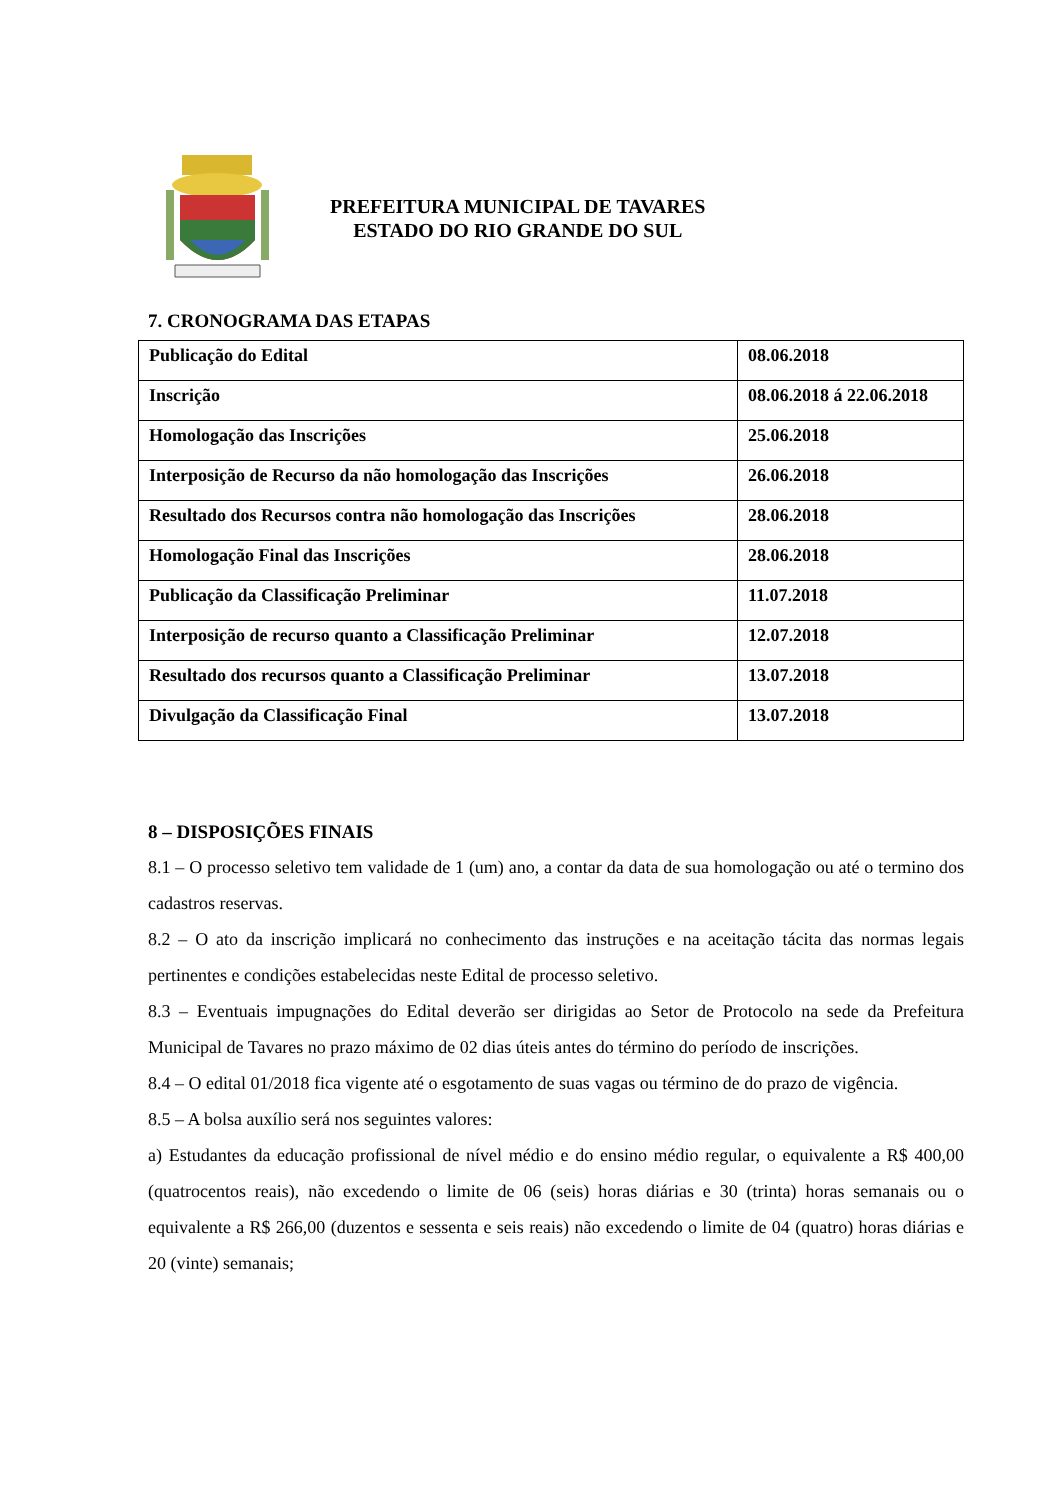PREFEITURA MUNICIPAL DE TAVARES
ESTADO DO RIO GRANDE DO SUL
7. CRONOGRAMA DAS ETAPAS
| Publicação do Edital | 08.06.2018 |
| Inscrição | 08.06.2018 á 22.06.2018 |
| Homologação das Inscrições | 25.06.2018 |
| Interposição de Recurso da não homologação das Inscrições | 26.06.2018 |
| Resultado dos Recursos contra não homologação das Inscrições | 28.06.2018 |
| Homologação Final das Inscrições | 28.06.2018 |
| Publicação da Classificação Preliminar | 11.07.2018 |
| Interposição de recurso quanto a Classificação Preliminar | 12.07.2018 |
| Resultado dos recursos quanto a Classificação Preliminar | 13.07.2018 |
| Divulgação da Classificação Final | 13.07.2018 |
8 – DISPOSIÇÕES FINAIS
8.1 – O processo seletivo tem validade de 1 (um) ano, a contar da data de sua homologação ou até o termino dos cadastros reservas.
8.2 – O ato da inscrição implicará no conhecimento das instruções e na aceitação tácita das normas legais pertinentes e condições estabelecidas neste Edital de processo seletivo.
8.3 – Eventuais impugnações do Edital deverão ser dirigidas ao Setor de Protocolo na sede da Prefeitura Municipal de Tavares no prazo máximo de 02 dias úteis antes do término do período de inscrições.
8.4 – O edital 01/2018 fica vigente até o esgotamento de suas vagas ou término de do prazo de vigência.
8.5 – A bolsa auxílio será nos seguintes valores:
a) Estudantes da educação profissional de nível médio e do ensino médio regular, o equivalente a R$ 400,00 (quatrocentos reais), não excedendo o limite de 06 (seis) horas diárias e 30 (trinta) horas semanais ou o equivalente a R$ 266,00 (duzentos e sessenta e seis reais) não excedendo o limite de 04 (quatro) horas diárias e 20 (vinte) semanais;